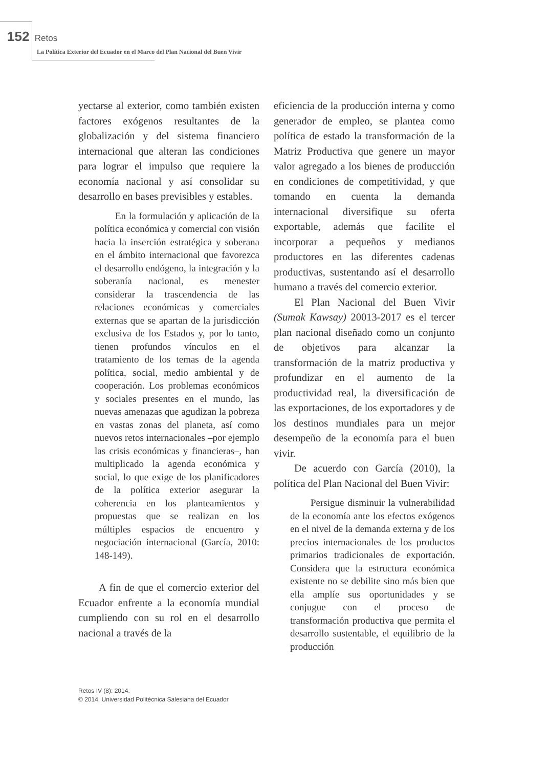152 Retos
La Política Exterior del Ecuador en el Marco del Plan Nacional del Buen Vivir
yectarse al exterior, como también existen factores exógenos resultantes de la globalización y del sistema financiero internacional que alteran las condiciones para lograr el impulso que requiere la economía nacional y así consolidar su desarrollo en bases previsibles y estables.
En la formulación y aplicación de la política económica y comercial con visión hacia la inserción estratégica y soberana en el ámbito internacional que favorezca el desarrollo endógeno, la integración y la soberanía nacional, es menester considerar la trascendencia de las relaciones económicas y comerciales externas que se apartan de la jurisdicción exclusiva de los Estados y, por lo tanto, tienen profundos vínculos en el tratamiento de los temas de la agenda política, social, medio ambiental y de cooperación. Los problemas económicos y sociales presentes en el mundo, las nuevas amenazas que agudizan la pobreza en vastas zonas del planeta, así como nuevos retos internacionales –por ejemplo las crisis económicas y financieras–, han multiplicado la agenda económica y social, lo que exige de los planificadores de la política exterior asegurar la coherencia en los planteamientos y propuestas que se realizan en los múltiples espacios de encuentro y negociación internacional (García, 2010: 148-149).
A fin de que el comercio exterior del Ecuador enfrente a la economía mundial cumpliendo con su rol en el desarrollo nacional a través de la
eficiencia de la producción interna y como generador de empleo, se plantea como política de estado la transformación de la Matriz Productiva que genere un mayor valor agregado a los bienes de producción en condiciones de competitividad, y que tomando en cuenta la demanda internacional diversifique su oferta exportable, además que facilite el incorporar a pequeños y medianos productores en las diferentes cadenas productivas, sustentando así el desarrollo humano a través del comercio exterior.
El Plan Nacional del Buen Vivir (Sumak Kawsay) 20013-2017 es el tercer plan nacional diseñado como un conjunto de objetivos para alcanzar la transformación de la matriz productiva y profundizar en el aumento de la productividad real, la diversificación de las exportaciones, de los exportadores y de los destinos mundiales para un mejor desempeño de la economía para el buen vivir.
De acuerdo con García (2010), la política del Plan Nacional del Buen Vivir:
Persigue disminuir la vulnerabilidad de la economía ante los efectos exógenos en el nivel de la demanda externa y de los precios internacionales de los productos primarios tradicionales de exportación. Considera que la estructura económica existente no se debilite sino más bien que ella amplíe sus oportunidades y se conjugue con el proceso de transformación productiva que permita el desarrollo sustentable, el equilibrio de la producción
Retos IV (8): 2014.
© 2014, Universidad Politécnica Salesiana del Ecuador